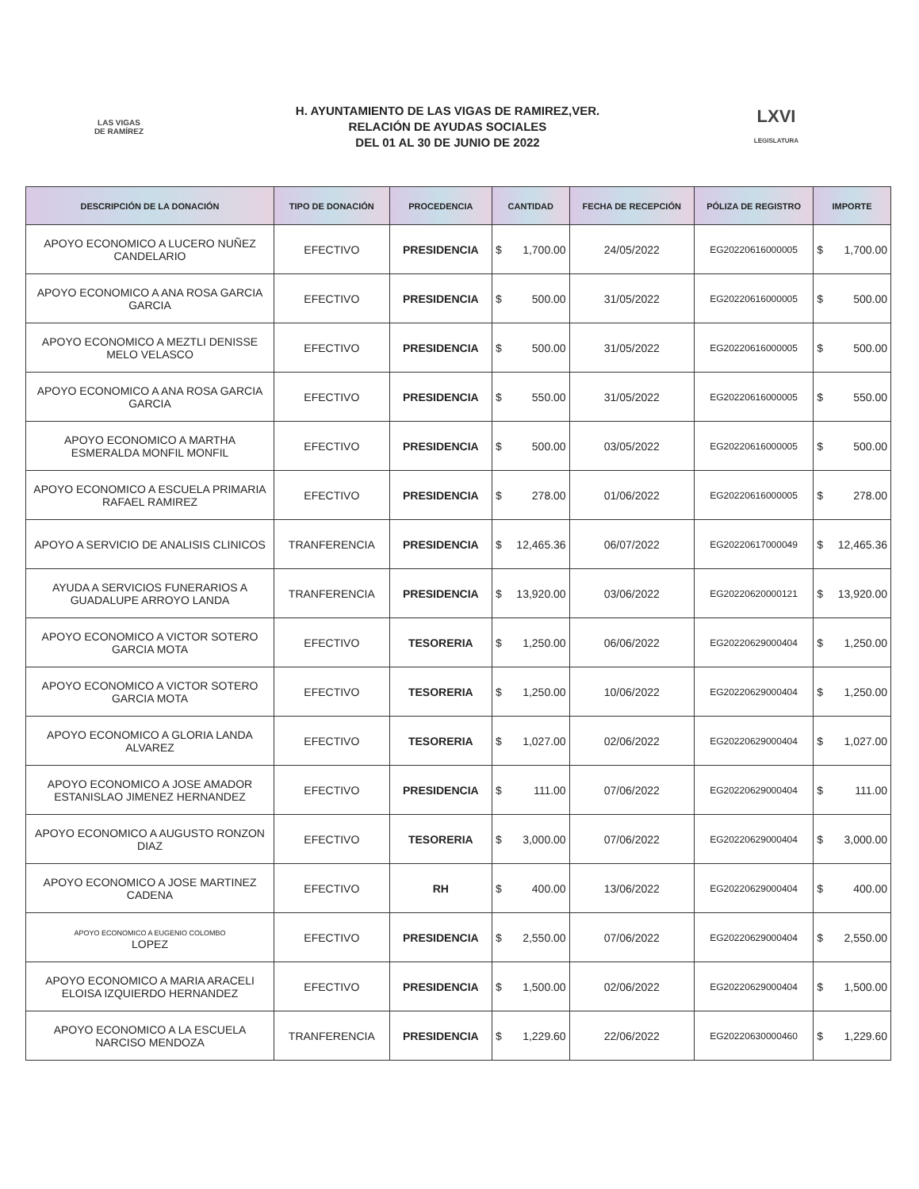LAS VIGAS
DE RAMÍREZ
H. AYUNTAMIENTO DE LAS VIGAS DE RAMIREZ,VER.
RELACIÓN DE AYUDAS SOCIALES
DEL 01 AL 30 DE JUNIO DE 2022
LXVI
LEGISLATURA
| DESCRIPCIÓN DE LA DONACIÓN | TIPO DE DONACIÓN | PROCEDENCIA | CANTIDAD | FECHA DE RECEPCIÓN | PÓLIZA DE REGISTRO | IMPORTE |
| --- | --- | --- | --- | --- | --- | --- |
| APOYO ECONOMICO A LUCERO NUÑEZ CANDELARIO | EFECTIVO | PRESIDENCIA | $ 1,700.00 | 24/05/2022 | EG20220616000005 | $ 1,700.00 |
| APOYO ECONOMICO A ANA ROSA GARCIA GARCIA | EFECTIVO | PRESIDENCIA | $ 500.00 | 31/05/2022 | EG20220616000005 | $ 500.00 |
| APOYO ECONOMICO A MEZTLI DENISSE MELO VELASCO | EFECTIVO | PRESIDENCIA | $ 500.00 | 31/05/2022 | EG20220616000005 | $ 500.00 |
| APOYO ECONOMICO A ANA ROSA GARCIA GARCIA | EFECTIVO | PRESIDENCIA | $ 550.00 | 31/05/2022 | EG20220616000005 | $ 550.00 |
| APOYO ECONOMICO A MARTHA ESMERALDA MONFIL MONFIL | EFECTIVO | PRESIDENCIA | $ 500.00 | 03/05/2022 | EG20220616000005 | $ 500.00 |
| APOYO ECONOMICO A ESCUELA PRIMARIA RAFAEL RAMIREZ | EFECTIVO | PRESIDENCIA | $ 278.00 | 01/06/2022 | EG20220616000005 | $ 278.00 |
| APOYO A SERVICIO DE ANALISIS CLINICOS | TRANFERENCIA | PRESIDENCIA | $ 12,465.36 | 06/07/2022 | EG20220617000049 | $ 12,465.36 |
| AYUDA A SERVICIOS FUNERARIOS A GUADALUPE ARROYO LANDA | TRANFERENCIA | PRESIDENCIA | $ 13,920.00 | 03/06/2022 | EG20220620000121 | $ 13,920.00 |
| APOYO ECONOMICO A VICTOR SOTERO GARCIA MOTA | EFECTIVO | TESORERIA | $ 1,250.00 | 06/06/2022 | EG20220629000404 | $ 1,250.00 |
| APOYO ECONOMICO A VICTOR SOTERO GARCIA MOTA | EFECTIVO | TESORERIA | $ 1,250.00 | 10/06/2022 | EG20220629000404 | $ 1,250.00 |
| APOYO ECONOMICO A GLORIA LANDA ALVAREZ | EFECTIVO | TESORERIA | $ 1,027.00 | 02/06/2022 | EG20220629000404 | $ 1,027.00 |
| APOYO ECONOMICO A JOSE AMADOR ESTANISLAO JIMENEZ HERNANDEZ | EFECTIVO | PRESIDENCIA | $ 111.00 | 07/06/2022 | EG20220629000404 | $ 111.00 |
| APOYO ECONOMICO A AUGUSTO RONZON DIAZ | EFECTIVO | TESORERIA | $ 3,000.00 | 07/06/2022 | EG20220629000404 | $ 3,000.00 |
| APOYO ECONOMICO A JOSE MARTINEZ CADENA | EFECTIVO | RH | $ 400.00 | 13/06/2022 | EG20220629000404 | $ 400.00 |
| APOYO ECONOMICO A EUGENIO COLOMBO LOPEZ | EFECTIVO | PRESIDENCIA | $ 2,550.00 | 07/06/2022 | EG20220629000404 | $ 2,550.00 |
| APOYO ECONOMICO A MARIA ARACELI ELOISA IZQUIERDO HERNANDEZ | EFECTIVO | PRESIDENCIA | $ 1,500.00 | 02/06/2022 | EG20220629000404 | $ 1,500.00 |
| APOYO ECONOMICO A LA ESCUELA NARCISO MENDOZA | TRANFERENCIA | PRESIDENCIA | $ 1,229.60 | 22/06/2022 | EG20220630000460 | $ 1,229.60 |